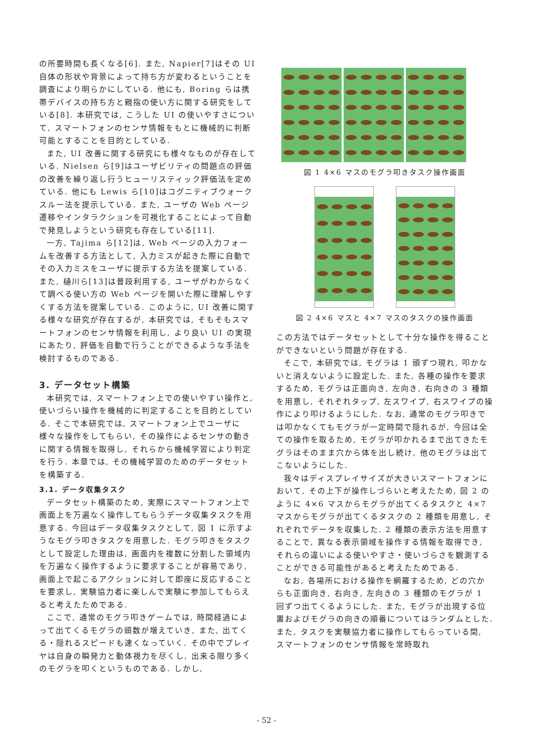の所要時間も長くなる[6]. また, Napier[7]はその UI 自体の形状や背景によって持ち方が変わるということを調査により明らかにしている. 他にも, Boring らは携帯デバイスの持ち方と親指の使い方に関する研究をしている[8]. 本研究では, こうした UI の使いやすさについて, スマートフォンのセンサ情報をもとに機械的に判断可能とすることを目的としている.
また, UI 改善に関する研究にも様々なものが存在している. Nielsen ら[9]はユーザビリティの問題点の評価の改善を繰り返し行うヒューリスティック評価法を定めている. 他にも Lewis ら[10]はコグニティブウォークスルー法を提示している. また, ユーザの Web ページ遷移やインタラクションを可視化することによって自動で発見しようという研究も存在している[11].
一方, Tajima ら[12]は, Web ページの入力フォームを改善する方法として, 入力ミスが起きた際に自動でその入力ミスをユーザに提示する方法を提案している. また, 樋川ら[13]は普段利用する, ユーザがわからなくて調べる使い方の Web ページを開いた際に理解しやすくする方法を提案している. このように, UI 改善に関する様々な研究が存在するが, 本研究では, そもそもスマートフォンのセンサ情報を利用し, より良い UI の実現にあたり, 評価を自動で行うことができるような手法を検討するものである.
3. データセット構築
本研究では, スマートフォン上での使いやすい操作と, 使いづらい操作を機械的に判定することを目的としている. そこで本研究では, スマートフォン上でユーザに様々な操作をしてもらい, その操作によるセンサの動きに関する情報を取得し, それらから機械学習により判定を行う. 本章では, その機械学習のためのデータセットを構築する.
3.1. データ収集タスク
データセット構築のため, 実際にスマートフォン上で画面上を万遍なく操作してもらうデータ収集タスクを用意する. 今回はデータ収集タスクとして, 図 1 に示すようなモグラ叩きタスクを用意した. モグラ叩きをタスクとして設定した理由は, 画面内を複数に分割した領域内を万遍なく操作するように要求することが容易であり, 画面上で起こるアクションに対して即座に反応することを要求し, 実験協力者に楽しんで実験に参加してもらえると考えたためである.
ここで, 通常のモグラ叩きゲームでは, 時間経過によって出てくるモグラの頭数が増えていき, また, 出てくる・隠れるスピードも速くなっていく. その中でプレイヤは自身の瞬発力と動体視力を尽くし, 出来る限り多くのモグラを叩くというものである. しかし,
図 1 4×6 マスのモグラ叩きタスク操作画面
図 2 4×6 マスと 4×7 マスのタスクの操作画面
この方法ではデータセットとして十分な操作を得ることができないという問題が存在する.
そこで, 本研究では, モグラは 1 頭ずつ現れ, 叩かないと消えないように設定した. また, 各種の操作を要求するため, モグラは正面向き, 左向き, 右向きの 3 種類を用意し, それぞれタップ, 左スワイプ, 右スワイプの操作により叩けるようにした. なお, 通常のモグラ叩きでは叩かなくてもモグラが一定時間で隠れるが, 今回は全ての操作を取るため, モグラが叩かれるまで出てきたモグラはそのまま穴から体を出し続け, 他のモグラは出てこないようにした.
我々はディスプレイサイズが大きいスマートフォンにおいて, その上下が操作しづらいと考えたため, 図 2 のように 4×6 マスからモグラが出てくるタスクと 4×7 マスからモグラが出てくるタスクの 2 種類を用意し, それぞれでデータを収集した. 2 種類の表示方法を用意することで, 異なる表示領域を操作する情報を取得でき, それらの違いによる使いやすさ・使いづらさを観測することができる可能性があると考えたためである.
なお, 各場所における操作を網羅するため, どの穴からも正面向き, 右向き, 左向きの 3 種類のモグラが 1 回ずつ出てくるようにした. また, モグラが出現する位置およびモグラの向きの順番についてはランダムとした. また, タスクを実験協力者に操作してもらっている間, スマートフォンのセンサ情報を常時取れ
- 52 -